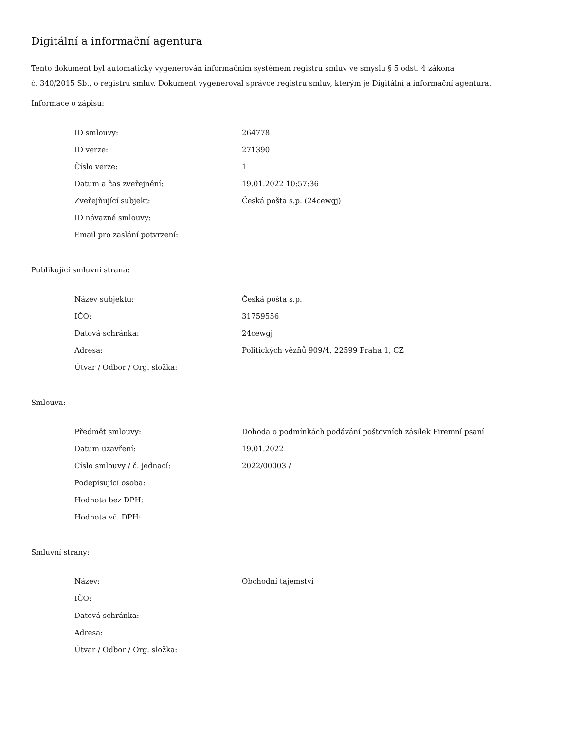Digitální a informační agentura
Tento dokument byl automaticky vygenerován informačním systémem registru smluv ve smyslu § 5 odst. 4 zákona
č. 340/2015 Sb., o registru smluv. Dokument vygeneroval správce registru smluv, kterým je Digitální a informační agentura.
Informace o zápisu:
| ID smlouvy: | 264778 |
| ID verze: | 271390 |
| Číslo verze: | 1 |
| Datum a čas zveřejnění: | 19.01.2022 10:57:36 |
| Zveřejňující subjekt: | Česká pošta s.p. (24cewgj) |
| ID návazné smlouvy: | |
| Email pro zaslání potvrzení: | |
Publikující smluvní strana:
| Název subjektu: | Česká pošta s.p. |
| IČO: | 31759556 |
| Datová schránka: | 24cewgj |
| Adresa: | Politických vězňů 909/4, 22599 Praha 1, CZ |
| Útvar / Odbor / Org. složka: | |
Smlouva:
| Předmět smlouvy: | Dohoda o podmínkách podávání poštovních zásilek Firemní psaní |
| Datum uzavření: | 19.01.2022 |
| Číslo smlouvy / č. jednací: | 2022/00003 / |
| Podepisující osoba: | |
| Hodnota bez DPH: | |
| Hodnota vč. DPH: | |
Smluvní strany:
| Název: | Obchodní tajemství |
| IČO: | |
| Datová schránka: | |
| Adresa: | |
| Útvar / Odbor / Org. složka: | |